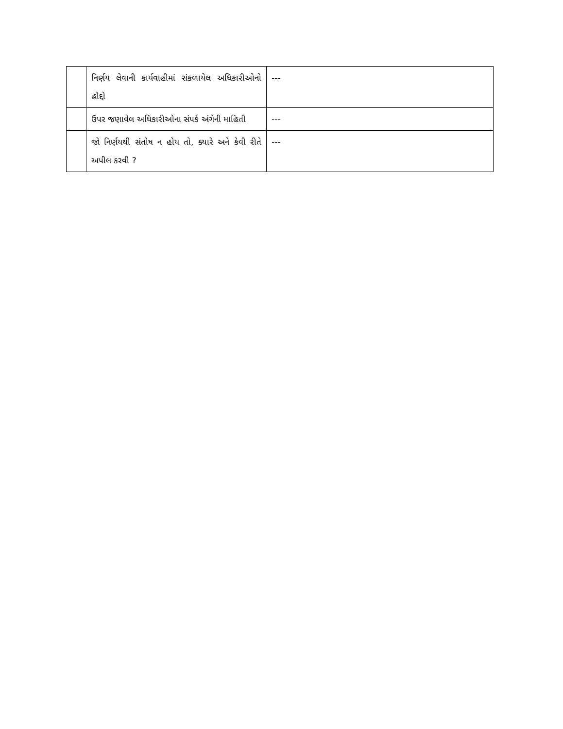| | નિર્ણય લેવાની કાર્યવાહીમાં સંકળાયેલ અધિકારીઓનો હોદ્દો | --- |
| | ઉપર જણાવેલ અધિકારીઓના સંપર્ક અંગેની માહિતી | --- |
| | જો નિર્ણયથી સંતોષ ન હોય તો, ક્યારે અને કેવી રીતે અપીલ કરવી ? | --- |